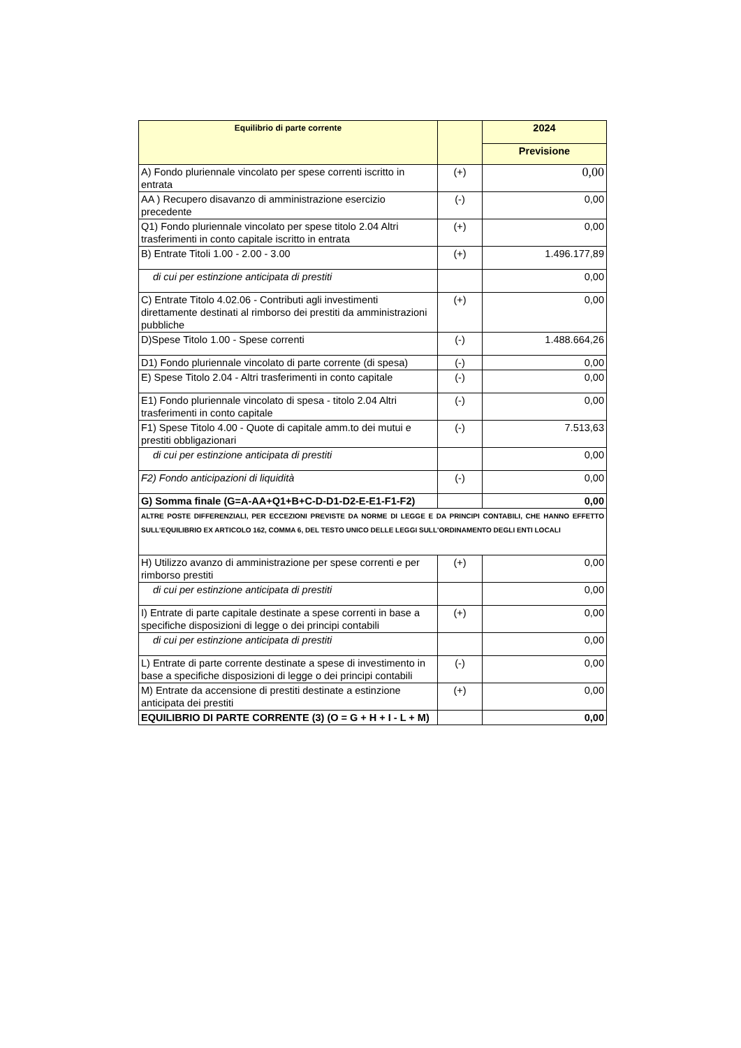| Equilibrio di parte corrente | | 2024 |
| --- | --- | --- |
| | | Previsione |
| A) Fondo pluriennale vincolato per spese correnti iscritto in entrata | (+) | 0,00 |
| AA ) Recupero disavanzo di amministrazione esercizio precedente | (-) | 0,00 |
| Q1) Fondo pluriennale vincolato per spese titolo 2.04 Altri trasferimenti in conto capitale iscritto in entrata | (+) | 0,00 |
| B) Entrate Titoli 1.00 - 2.00 - 3.00 | (+) | 1.496.177,89 |
| di cui per estinzione anticipata di prestiti | | 0,00 |
| C) Entrate Titolo 4.02.06 - Contributi agli investimenti direttamente destinati al rimborso dei prestiti da amministrazioni pubbliche | (+) | 0,00 |
| D)Spese Titolo 1.00 - Spese correnti | (-) | 1.488.664,26 |
| D1) Fondo pluriennale vincolato di parte corrente (di spesa) | (-) | 0,00 |
| E) Spese Titolo 2.04 - Altri trasferimenti in conto capitale | (-) | 0,00 |
| E1) Fondo pluriennale vincolato di spesa - titolo 2.04 Altri trasferimenti in conto capitale | (-) | 0,00 |
| F1) Spese Titolo 4.00 - Quote di capitale amm.to dei mutui e prestiti obbligazionari | (-) | 7.513,63 |
| di cui per estinzione anticipata di prestiti | | 0,00 |
| F2) Fondo anticipazioni di liquidità | (-) | 0,00 |
| G) Somma finale (G=A-AA+Q1+B+C-D-D1-D2-E-E1-F1-F2) | | 0,00 |
| ALTRE POSTE DIFFERENZIALI, PER ECCEZIONI PREVISTE DA NORME DI LEGGE E DA PRINCIPI CONTABILI, CHE HANNO EFFETTO SULL'EQUILIBRIO EX ARTICOLO 162, COMMA 6, DEL TESTO UNICO DELLE LEGGI SULL'ORDINAMENTO DEGLI ENTI LOCALI | | |
| H) Utilizzo avanzo di amministrazione per spese correnti e per rimborso prestiti | (+) | 0,00 |
| di cui per estinzione anticipata di prestiti | | 0,00 |
| I) Entrate di parte capitale destinate a spese correnti in base a specifiche disposizioni di legge o dei principi contabili | (+) | 0,00 |
| di cui per estinzione anticipata di prestiti | | 0,00 |
| L) Entrate di parte corrente destinate a spese di investimento in base a specifiche disposizioni di legge o dei principi contabili | (-) | 0,00 |
| M) Entrate da accensione di prestiti destinate a estinzione anticipata dei prestiti | (+) | 0,00 |
| EQUILIBRIO DI PARTE CORRENTE (3) (O = G + H + I - L + M) | | 0,00 |